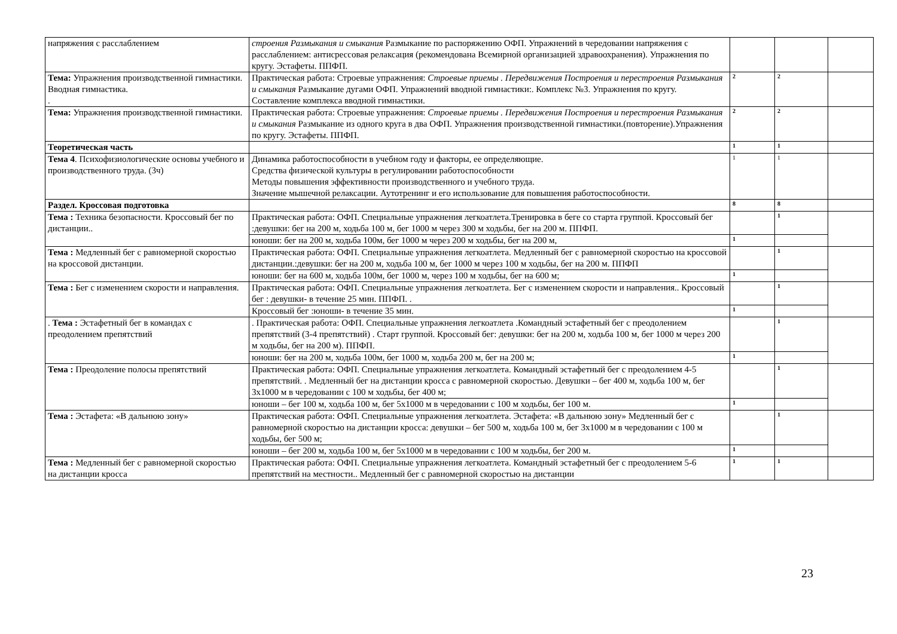| напряжения с расслаблением | строения Размыкания и смыкания Размыкание по распоряжению ОФП. Упражнений в чередовании напряжения с расслаблением: антисрессовая релаксация (рекомендована Всемирной организацией здравоохранения). Упражнения по кругу. Эстафеты. ППФП. | | | |
| Тема: Упражнения производственной гимнастики. Вводная гимнастика. . | Практическая работа: Строевые упражнения: Строевые приемы . Передвижения Построения и перестроения Размыкания и смыкания Размыкание дугами ОФП. Упражнений вводной гимнастики:. Комплекс №3. Упражнения по кругу. Составление комплекса вводной гимнастики. | 2 | 2 | |
| Тема: Упражнения производственной гимнастики. | Практическая работа: Строевые упражнения: Строевые приемы . Передвижения Построения и перестроения Размыкания и смыкания Размыкание из одного круга в два ОФП. Упражнения производственной гимнастики.(повторение).Упражнения по кругу. Эстафеты. ППФП. | 2 | 2 | |
| Теоретическая часть | | 1 | 1 | |
| Тема 4 . Психофизиологические основы учебного и производственного труда. (3ч) | Динамика работоспособности в учебном году и факторы, ее определяющие. Средства физической культуры в регулировании работоспособности Методы повышения эффективности производственного и учебного труда. Значение мышечной релаксации. Аутотренинг и его использование для повышения работоспособности. | 1 | 1 | |
| Раздел. Кроссовая подготовка | | 8 | 8 | |
| Тема : Техника безопасности. Кроссовый бег по дистанции.. | Практическая работа: ОФП. Специальные упражнения легкоатлета.Тренировка в беге со старта группой. Кроссовый бег :девушки: бег на 200 м, ходьба 100 м, бег 1000 м через 300 м ходьбы, бег на 200 м. ППФП. | | 1 | |
| | юноши: бег на 200 м, ходьба 100м, бег 1000 м через 200 м ходьбы, бег на 200 м, | 1 | | |
| Тема : Медленный бег с равномерной скоростью на кроссовой дистанции. | Практическая работа: ОФП. Специальные упражнения легкоатлета. Медленный бег с равномерной скоростью на кроссовой дистанции.:девушки: бег на 200 м, ходьба 100 м, бег 1000 м через 100 м ходьбы, бег на 200 м. ППФП | | 1 | |
| | юноши: бег на 600 м, ходьба 100м, бег 1000 м, через 100 м ходьбы, бег на 600 м; | 1 | | |
| Тема : Бег с изменением скорости и направления. | Практическая работа: ОФП. Специальные упражнения легкоатлета. Бег с изменением скорости и направления.. Кроссовый бег : девушки- в течение 25 мин. ППФП. . | | 1 | |
| | Кроссовый бег :юноши- в течение 35 мин. | 1 | | |
| . Тема : Эстафетный бег в командах с преодолением препятствий | . Практическая работа: ОФП. Специальные упражнения легкоатлета .Командный эстафетный бег с преодолением препятствий (3-4 препятствий) . Старт группой. Кроссовый бег: девушки: бег на 200 м, ходьба 100 м, бег 1000 м через 200 м ходьбы, бег на 200 м). ППФП. | | 1 | |
| | юноши: бег на 200 м, ходьба 100м, бег 1000 м, ходьба 200 м, бег на 200 м; | 1 | | |
| Тема : Преодоление полосы препятствий | Практическая работа: ОФП. Специальные упражнения легкоатлета. Командный эстафетный бег с преодолением 4-5 препятствий. . Медленный бег на дистанции кросса с равномерной скоростью. Девушки – бег 400 м, ходьба 100 м, бег 3х1000 м в чередовании с 100 м ходьбы, бег 400 м; | | 1 | |
| | юноши – бег 100 м, ходьба 100 м, бег 5х1000 м в чередовании с 100 м ходьбы, бег 100 м. | 1 | | |
| Тема : Эстафета: «В дальнюю зону» | Практическая работа: ОФП. Специальные упражнения легкоатлета. Эстафета: «В дальнюю зону» Медленный бег с равномерной скоростью на дистанции кросса: девушки – бег 500 м, ходьба 100 м, бег 3х1000 м в чередовании с 100 м ходьбы, бег 500 м; | | 1 | |
| | юноши – бег 200 м, ходьба 100 м, бег 5х1000 м в чередовании с 100 м ходьбы, бег 200 м. | 1 | | |
| Тема : Медленный бег с равномерной скоростью на дистанции кросса | Практическая работа: ОФП. Специальные упражнения легкоатлета. Командный эстафетный бег с преодолением 5-6 препятствий на местности.. Медленный бег с равномерной скоростью на дистанции | 1 | 1 | |
23